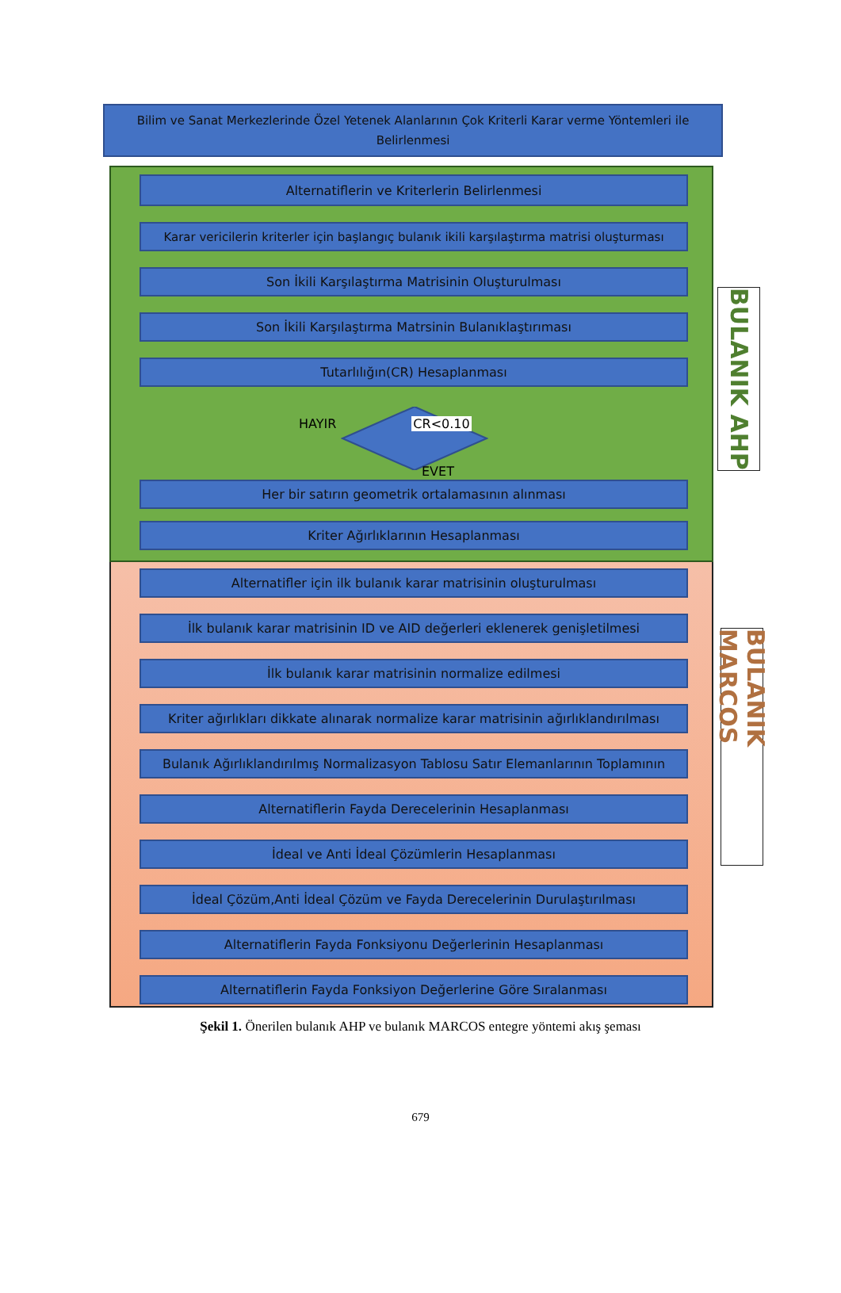Bilim ve Sanat Merkezlerinde Özel Yetenek Alanlarının Çok Kriterli Karar verme Yöntemleri ile Belirlenmesi
Alternatiflerin ve Kriterlerin Belirlenmesi
Karar vericilerin kriterler için başlangıç bulanık ikili karşılaştırma matrisi oluşturması
Son İkili Karşılaştırma Matrisinin Oluşturulması
Son İkili Karşılaştırma Matrsinin Bulanıklaştırıması
Tutarlılığın(CR) Hesaplanması
HAYIR CR<0.10
EVET
Her bir satırın geometrik ortalamasının alınması
Kriter Ağırlıklarının Hesaplanması
BULANIK AHP
Alternatifler için ilk bulanık karar matrisinin oluşturulması
İlk bulanık karar matrisinin ID ve AID değerleri eklenerek genişletilmesi
İlk bulanık karar matrisinin normalize edilmesi
Kriter ağırlıkları dikkate alınarak normalize karar matrisinin ağırlıklandırılması
Bulanık Ağırlıklandırılmış Normalizasyon Tablosu Satır Elemanlarının Toplamının
Alternatiflerin Fayda Derecelerinin Hesaplanması
İdeal ve Anti İdeal Çözümlerin Hesaplanması
İdeal Çözüm,Anti İdeal Çözüm ve Fayda Derecelerinin Durulaştırılması
Alternatiflerin Fayda Fonksiyonu Değerlerinin Hesaplanması
Alternatiflerin Fayda Fonksiyon Değerlerine Göre Sıralanması
BULANIK MARCOS
Şekil 1. Önerilen bulanık AHP ve bulanık MARCOS entegre yöntemi akış şeması
679